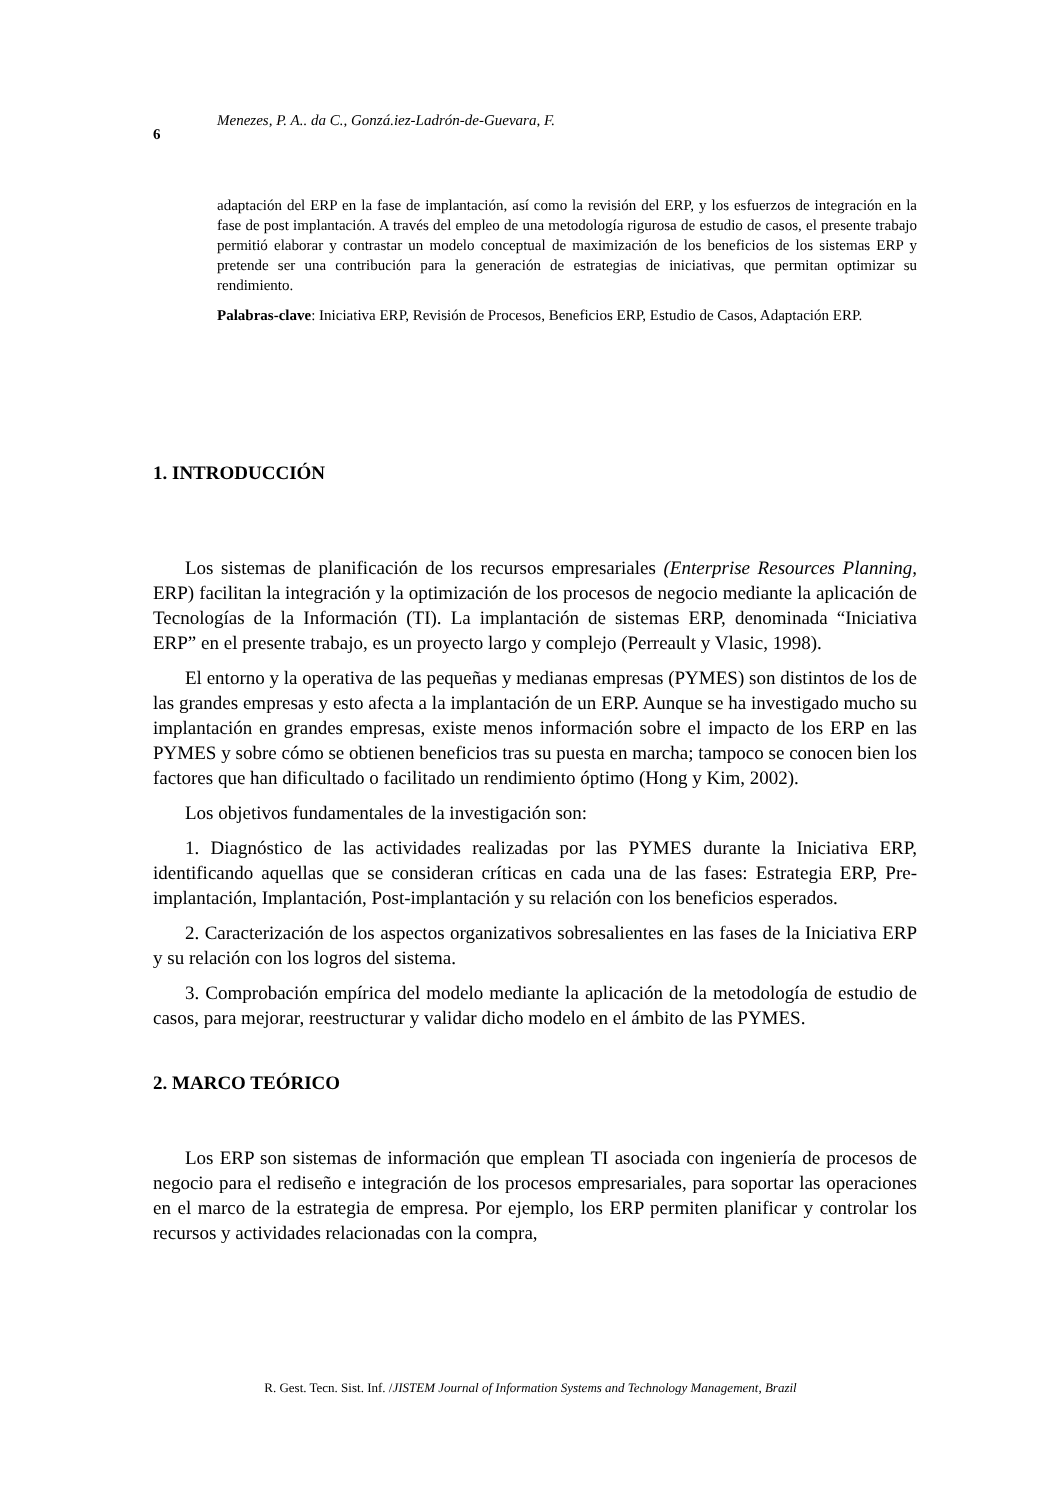Menezes, P. A.. da C., Gonzá.iez-Ladrón-de-Guevara, F.
6
adaptación del ERP en la fase de implantación, así como la revisión del ERP, y los esfuerzos de integración en la fase de post implantación. A través del empleo de una metodología rigurosa de estudio de casos, el presente trabajo permitió elaborar y contrastar un modelo conceptual de maximización de los beneficios de los sistemas ERP y pretende ser una contribución para la generación de estrategias de iniciativas, que permitan optimizar su rendimiento.
Palabras-clave: Iniciativa ERP, Revisión de Procesos, Beneficios ERP, Estudio de Casos, Adaptación ERP.
1. INTRODUCCIÓN
Los sistemas de planificación de los recursos empresariales (Enterprise Resources Planning, ERP) facilitan la integración y la optimización de los procesos de negocio mediante la aplicación de Tecnologías de la Información (TI). La implantación de sistemas ERP, denominada “Iniciativa ERP” en el presente trabajo, es un proyecto largo y complejo (Perreault y Vlasic, 1998).
El entorno y la operativa de las pequeñas y medianas empresas (PYMES) son distintos de los de las grandes empresas y esto afecta a la implantación de un ERP. Aunque se ha investigado mucho su implantación en grandes empresas, existe menos información sobre el impacto de los ERP en las PYMES y sobre cómo se obtienen beneficios tras su puesta en marcha; tampoco se conocen bien los factores que han dificultado o facilitado un rendimiento óptimo (Hong y Kim, 2002).
Los objetivos fundamentales de la investigación son:
1. Diagnóstico de las actividades realizadas por las PYMES durante la Iniciativa ERP, identificando aquellas que se consideran críticas en cada una de las fases: Estrategia ERP, Pre-implantación, Implantación, Post-implantación y su relación con los beneficios esperados.
2. Caracterización de los aspectos organizativos sobresalientes en las fases de la Iniciativa ERP y su relación con los logros del sistema.
3. Comprobación empírica del modelo mediante la aplicación de la metodología de estudio de casos, para mejorar, reestructurar y validar dicho modelo en el ámbito de las PYMES.
2. MARCO TEÓRICO
Los ERP son sistemas de información que emplean TI asociada con ingeniería de procesos de negocio para el rediseño e integración de los procesos empresariales, para soportar las operaciones en el marco de la estrategia de empresa. Por ejemplo, los ERP permiten planificar y controlar los recursos y actividades relacionadas con la compra,
R. Gest. Tecn. Sist. Inf. /JISTEM Journal of Information Systems and Technology Management, Brazil